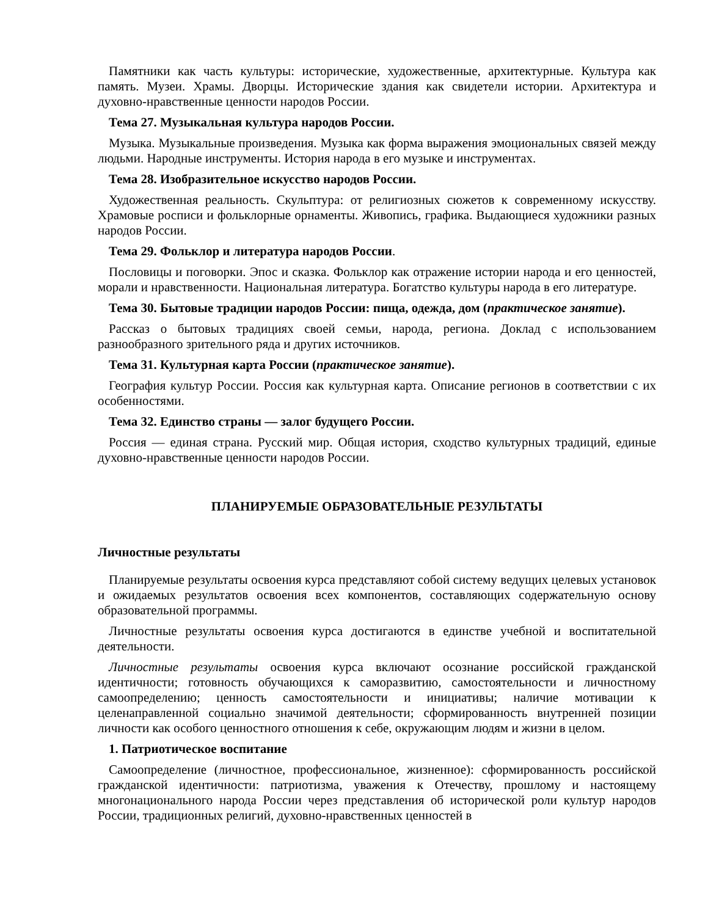Памятники как часть культуры: исторические, художественные, архитектурные. Культура как память. Музеи. Храмы. Дворцы. Исторические здания как свидетели истории. Архитектура и духовно-нравственные ценности народов России.
Тема 27. Музыкальная культура народов России.
Музыка. Музыкальные произведения. Музыка как форма выражения эмоциональных связей между людьми. Народные инструменты. История народа в его музыке и инструментах.
Тема 28. Изобразительное искусство народов России.
Художественная реальность. Скульптура: от религиозных сюжетов к современному искусству. Храмовые росписи и фольклорные орнаменты. Живопись, графика. Выдающиеся художники разных народов России.
Тема 29. Фольклор и литература народов России.
Пословицы и поговорки. Эпос и сказка. Фольклор как отражение истории народа и его ценностей, морали и нравственности. Национальная литература. Богатство культуры народа в его литературе.
Тема 30. Бытовые традиции народов России: пища, одежда, дом (практическое занятие).
Рассказ о бытовых традициях своей семьи, народа, региона. Доклад с использованием разнообразного зрительного ряда и других источников.
Тема 31. Культурная карта России (практическое занятие).
География культур России. Россия как культурная карта. Описание регионов в соответствии с их особенностями.
Тема 32. Единство страны — залог будущего России.
Россия — единая страна. Русский мир. Общая история, сходство культурных традиций, единые духовно-нравственные ценности народов России.
ПЛАНИРУЕМЫЕ ОБРАЗОВАТЕЛЬНЫЕ РЕЗУЛЬТАТЫ
Личностные результаты
Планируемые результаты освоения курса представляют собой систему ведущих целевых установок и ожидаемых результатов освоения всех компонентов, составляющих содержательную основу образовательной программы.
Личностные результаты освоения курса достигаются в единстве учебной и воспитательной деятельности.
Личностные результаты освоения курса включают осознание российской гражданской идентичности; готовность обучающихся к саморазвитию, самостоятельности и личностному самоопределению; ценность самостоятельности и инициативы; наличие мотивации к целенаправленной социально значимой деятельности; сформированность внутренней позиции личности как особого ценностного отношения к себе, окружающим людям и жизни в целом.
1. Патриотическое воспитание
Самоопределение (личностное, профессиональное, жизненное): сформированность российской гражданской идентичности: патриотизма, уважения к Отечеству, прошлому и настоящему многонационального народа России через представления об исторической роли культур народов России, традиционных религий, духовно-нравственных ценностей в